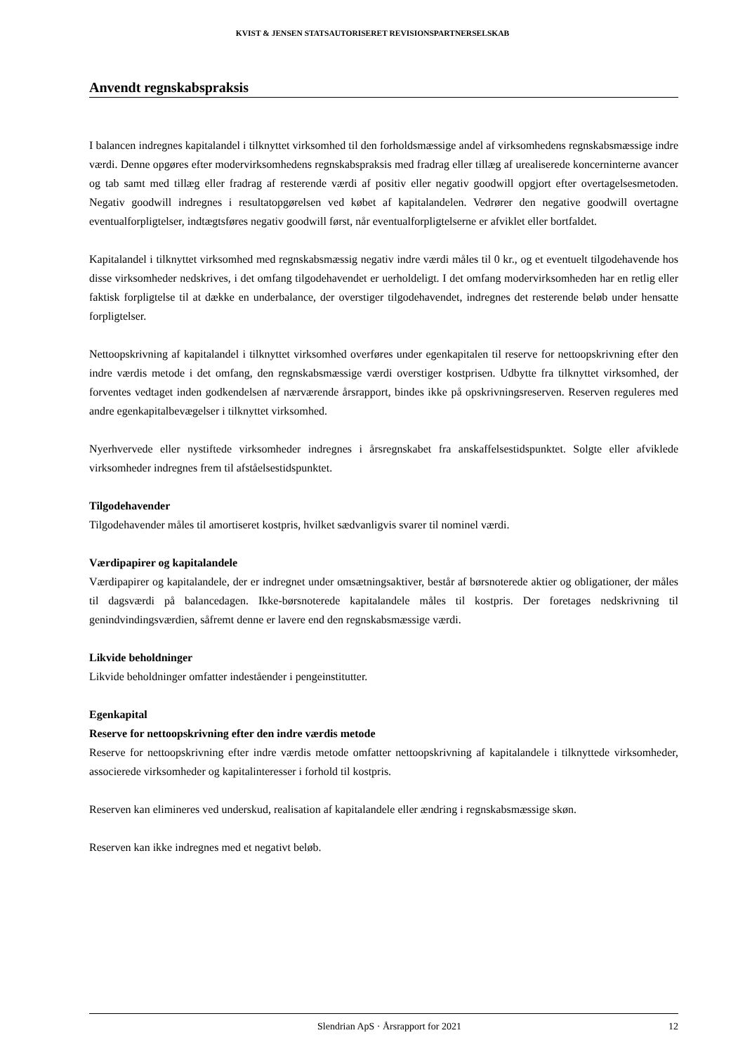KVIST & JENSEN STATSAUTORISERET REVISIONSPARTNERSELSKAB
Anvendt regnskabspraksis
I balancen indregnes kapitalandel i tilknyttet virksomhed til den forholdsmæssige andel af virksomhedens regnskabsmæssige indre værdi. Denne opgøres efter modervirksomhedens regnskabspraksis med fradrag eller tillæg af urealiserede koncerninterne avancer og tab samt med tillæg eller fradrag af resterende værdi af positiv eller negativ goodwill opgjort efter overtagelsesmetoden. Negativ goodwill indregnes i resultatopgørelsen ved købet af kapitalandelen. Vedrører den negative goodwill overtagne eventualforpligtelser, indtægtsføres negativ goodwill først, når eventualforpligtelserne er afviklet eller bortfaldet.
Kapitalandel i tilknyttet virksomhed med regnskabsmæssig negativ indre værdi måles til 0 kr., og et eventuelt tilgodehavende hos disse virksomheder nedskrives, i det omfang tilgodehavendet er uerholdeligt. I det omfang modervirksomheden har en retlig eller faktisk forpligtelse til at dække en underbalance, der overstiger tilgodehavendet, indregnes det resterende beløb under hensatte forpligtelser.
Nettoopskrivning af kapitalandel i tilknyttet virksomhed overføres under egenkapitalen til reserve for nettoopskrivning efter den indre værdis metode i det omfang, den regnskabsmæssige værdi overstiger kostprisen. Udbytte fra tilknyttet virksomhed, der forventes vedtaget inden godkendelsen af nærværende årsrapport, bindes ikke på opskrivningsreserven. Reserven reguleres med andre egenkapitalbevægelser i tilknyttet virksomhed.
Nyerhvervede eller nystiftede virksomheder indregnes i årsregnskabet fra anskaffelsestidspunktet. Solgte eller afviklede virksomheder indregnes frem til afståelsestidspunktet.
Tilgodehavender
Tilgodehavender måles til amortiseret kostpris, hvilket sædvanligvis svarer til nominel værdi.
Værdipapirer og kapitalandele
Værdipapirer og kapitalandele, der er indregnet under omsætningsaktiver, består af børsnoterede aktier og obligationer, der måles til dagsværdi på balancedagen. Ikke-børsnoterede kapitalandele måles til kostpris. Der foretages nedskrivning til genindvindingsværdien, såfremt denne er lavere end den regnskabsmæssige værdi.
Likvide beholdninger
Likvide beholdninger omfatter indeståender i pengeinstitutter.
Egenkapital
Reserve for nettoopskrivning efter den indre værdis metode
Reserve for nettoopskrivning efter indre værdis metode omfatter nettoopskrivning af kapitalandele i tilknyttede virksomheder, associerede virksomheder og kapitalinteresser i forhold til kostpris.
Reserven kan elimineres ved underskud, realisation af kapitalandele eller ændring i regnskabsmæssige skøn.
Reserven kan ikke indregnes med et negativt beløb.
Slendrian ApS · Årsrapport for 2021 12